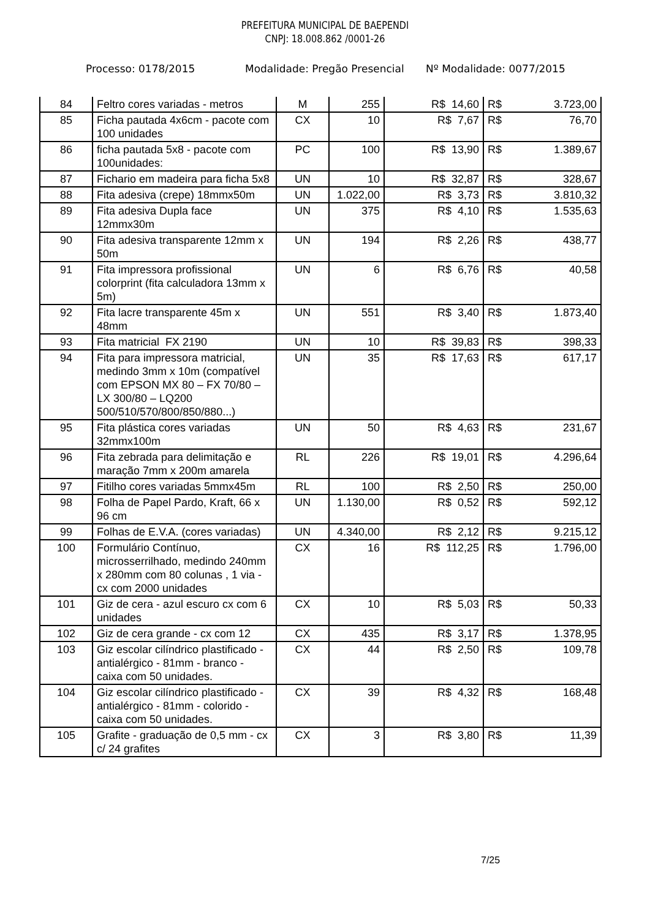PREFEITURA MUNICIPAL DE BAEPENDI
CNPJ: 18.008.862 /0001-26
Processo: 0178/2015 Modalidade: Pregão Presencial Nº Modalidade: 0077/2015
| 84 | Feltro cores variadas - metros | M | 255 | R$ 14,60 | R$ | 3.723,00 |
| 85 | Ficha pautada 4x6cm - pacote com 100 unidades | CX | 10 | R$ 7,67 | R$ | 76,70 |
| 86 | ficha pautada 5x8 - pacote com 100unidades: | PC | 100 | R$ 13,90 | R$ | 1.389,67 |
| 87 | Fichario em madeira para ficha 5x8 | UN | 10 | R$ 32,87 | R$ | 328,67 |
| 88 | Fita adesiva (crepe) 18mmx50m | UN | 1.022,00 | R$ 3,73 | R$ | 3.810,32 |
| 89 | Fita adesiva Dupla face 12mmx30m | UN | 375 | R$ 4,10 | R$ | 1.535,63 |
| 90 | Fita adesiva transparente 12mm x 50m | UN | 194 | R$ 2,26 | R$ | 438,77 |
| 91 | Fita impressora profissional colorprint (fita calculadora 13mm x 5m) | UN | 6 | R$ 6,76 | R$ | 40,58 |
| 92 | Fita lacre transparente 45m x 48mm | UN | 551 | R$ 3,40 | R$ | 1.873,40 |
| 93 | Fita matricial FX 2190 | UN | 10 | R$ 39,83 | R$ | 398,33 |
| 94 | Fita para impressora matricial, medindo 3mm x 10m (compatível com EPSON MX 80 – FX 70/80 – LX 300/80 – LQ200 500/510/570/800/850/880...) | UN | 35 | R$ 17,63 | R$ | 617,17 |
| 95 | Fita plástica cores variadas 32mmx100m | UN | 50 | R$ 4,63 | R$ | 231,67 |
| 96 | Fita zebrada para delimitação e maração 7mm x 200m amarela | RL | 226 | R$ 19,01 | R$ | 4.296,64 |
| 97 | Fitilho cores variadas 5mmx45m | RL | 100 | R$ 2,50 | R$ | 250,00 |
| 98 | Folha de Papel Pardo, Kraft, 66 x 96 cm | UN | 1.130,00 | R$ 0,52 | R$ | 592,12 |
| 99 | Folhas de E.V.A. (cores variadas) | UN | 4.340,00 | R$ 2,12 | R$ | 9.215,12 |
| 100 | Formulário Contínuo, microsserrilhado, medindo 240mm x 280mm com 80 colunas , 1 via - cx com 2000 unidades | CX | 16 | R$ 112,25 | R$ | 1.796,00 |
| 101 | Giz de cera - azul escuro cx com 6 unidades | CX | 10 | R$ 5,03 | R$ | 50,33 |
| 102 | Giz de cera grande - cx com 12 | CX | 435 | R$ 3,17 | R$ | 1.378,95 |
| 103 | Giz escolar cilíndrico plastificado - antialérgico - 81mm - branco - caixa com 50 unidades. | CX | 44 | R$ 2,50 | R$ | 109,78 |
| 104 | Giz escolar cilíndrico plastificado - antialérgico - 81mm - colorido - caixa com 50 unidades. | CX | 39 | R$ 4,32 | R$ | 168,48 |
| 105 | Grafite - graduação de 0,5 mm - cx c/ 24 grafites | CX | 3 | R$ 3,80 | R$ | 11,39 |
7/25